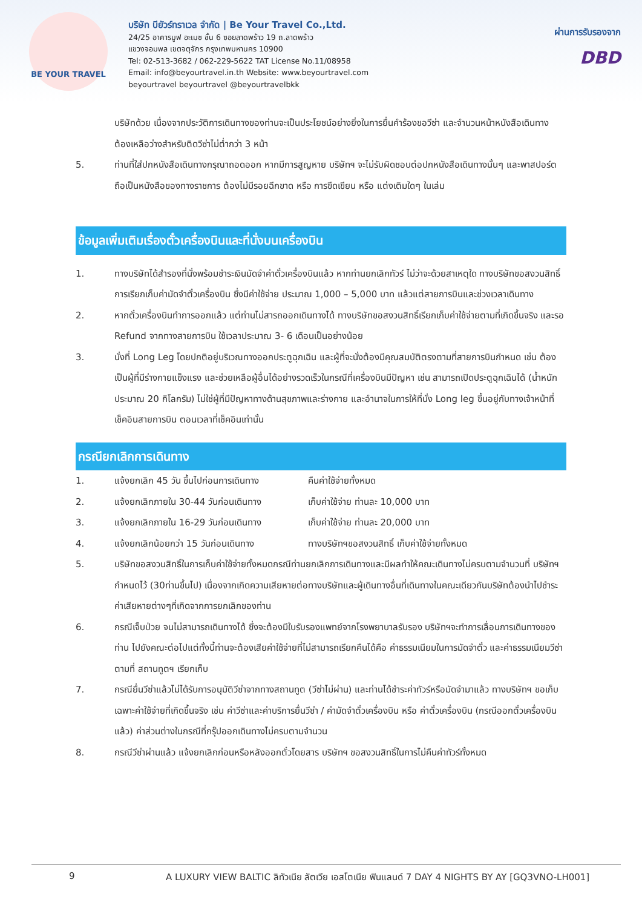BE YOUR TRAVEL
บริษัท บียัวร์ทราเวล จำกัด | Be Your Travel Co.,Ltd.
24/25 อาคารมูฟ อะเมซ ชั้น 6 ซอยลาดพร้าว 19 ถ.ลาดพร้าว
แขวงจอมพล เขตจตุจักร กรุงเทพมหานคร 10900
Tel: 02-513-3682 / 062-229-5622 TAT License No.11/08958
Email: info@beyourtravel.in.th Website: www.beyourtravel.com
beyourtravel beyourtravel @beyourtravelbkk
ผ่านการรับรองจาก
DBD
บริษัทด้วย เนื่องจากประวัติการเดินทางของท่านจะเป็นประโยชน์อย่างยิ่งในการยื่นคำร้องขอวีซ่า และจำนวนหน้าหนังสือเดินทาง ต้องเหลือว่างสำหรับติดวีซ่าไม่ต่ำกว่า 3 หน้า
5. ท่านที่ใส่ปกหนังสือเดินทางกรุณาถอดออก หากมีการสูญหาย บริษัทฯ จะไม่รับผิดชอบต่อปกหนังสือเดินทางนั้นๆ และพาสปอร์ต ถือเป็นหนังสือของทางราชการ ต้องไม่มีรอยฉีกขาด หรือ การขีดเขียน หรือ แต่งเติมใดๆ ในเล่ม
ข้อมูลเพิ่มเติมเรื่องตั๋วเครื่องบินและที่นั่งบนเครื่องบิน
1. ทางบริษัทได้สำรองที่นั่งพร้อมชำระเงินมัดจำค่าตั๋วเครื่องบินแล้ว หากท่านยกเลิกทัวร์ ไม่ว่าจะด้วยสาเหตุใด ทางบริษัทขอสงวนสิทธิ์การเรียกเก็บค่ามัดจำตั๋วเครื่องบิน ซึ่งมีค่าใช้จ่าย ประมาณ 1,000 – 5,000 บาท แล้วแต่สายการบินและช่วงเวลาเดินทาง
2. หากตั๋วเครื่องบินทำการออกแล้ว แต่ท่านไม่สารถออกเดินทางได้ ทางบริษัทขอสงวนสิทธิ์เรียกเก็บค่าใช้จ่ายตามที่เกิดขึ้นจริง และรอ Refund จากทางสายการบิน ใช้เวลาประมาณ 3- 6 เดือนเป็นอย่างน้อย
3. นั่งที่ Long Leg โดยปกติอยู่บริเวณทางออกประตูฉุกเฉิน และผู้ที่จะนั่งต้องมีคุณสมบัติตรงตามที่สายการบินกำหนด เช่น ต้องเป็นผู้ที่มีร่างกายแข็งแรง และช่วยเหลือผู้อื่นได้อย่างรวดเร็วในกรณีที่เครื่องบินมีปัญหา เช่น สามารถเปิดประตูฉุกเฉินได้ (น้ำหนักประมาณ 20 กิโลกรัม) ไม่ใช่ผู้ที่มีปัญหาทางด้านสุขภาพและร่างกาย และอำนาจในการให้ที่นั่ง Long leg ขึ้นอยู่กับทางเจ้าหน้าที่เช็คอินสายการบิน ตอนเวลาที่เช็คอินเท่านั้น
กรณียกเลิกการเดินทาง
1. แจ้งยกเลิก 45 วัน ขึ้นไปก่อนการเดินทาง
คืนค่าใช้จ่ายทั้งหมด
2. แจ้งยกเลิกภายใน 30-44 วันก่อนเดินทาง
เก็บค่าใช้จ่าย ท่านละ 10,000 บาท
3. แจ้งยกเลิกภายใน 16-29 วันก่อนเดินทาง
เก็บค่าใช้จ่าย ท่านละ 20,000 บาท
4. แจ้งยกเลิกน้อยกว่า 15 วันก่อนเดินทาง
ทางบริษัทฯขอสงวนสิทธิ์ เก็บค่าใช้จ่ายทั้งหมด
5. บริษัทขอสงวนสิทธิ์ในการเก็บค่าใช้จ่ายทั้งหมดกรณีท่านยกเลิกการเดินทางและมีผลทำให้คณะเดินทางไม่ครบตามจำนวนที่ บริษัทฯกำหนดไว้ (30ท่านขึ้นไป) เนื่องจากเกิดความเสียหายต่อทางบริษัทและผู้เดินทางอื่นที่เดินทางในคณะเดียวกันบริษัทต้องนำไปชำระค่าเสียหายต่างๆที่เกิดจากการยกเลิกของท่าน
6. กรณีเจ็บป่วย จนไม่สามารถเดินทางได้ ซึ่งจะต้องมีใบรับรองแพทย์จากโรงพยาบาลรับรอง บริษัทฯจะทำการเลื่อนการเดินทางของท่าน ไปยังคณะต่อไปแต่ทั้งนี้ท่านจะต้องเสียค่าใช้จ่ายที่ไม่สามารถเรียกคืนได้คือ ค่าธรรมเนียมในการมัดจำตั๋ว และค่าธรรมเนียมวีซ่าตามที่ สถานทูตฯ เรียกเก็บ
7. กรณียื่นวีซ่าแล้วไม่ได้รับการอนุมัติวีซ่าจากทางสถานทูต (วีซ่าไม่ผ่าน) และท่านได้ชำระค่าทัวร์หรือมัดจำมาแล้ว ทางบริษัทฯ ขอเก็บเฉพาะค่าใช้จ่ายที่เกิดขึ้นจริง เช่น ค่าวีซ่าและค่าบริการยื่นวีซ่า / ค่ามัดจำตั๋วเครื่องบิน หรือ ค่าตั๋วเครื่องบิน (กรณีออกตั๋วเครื่องบินแล้ว) ค่าส่วนต่างในกรณีที่กรุ๊ปออกเดินทางไม่ครบตามจำนวน
8. กรณีวีซ่าผ่านแล้ว แจ้งยกเลิกก่อนหรือหลังออกตั๋วโดยสาร บริษัทฯ ขอสงวนสิทธิ์ในการไม่คืนค่าทัวร์ทั้งหมด
9 A LUXURY VIEW BALTIC ลิทัวเนีย ลัตเวีย เอสโตเนีย ฟินแลนด์ 7 DAY 4 NIGHTS BY AY [GQ3VNO-LH001]